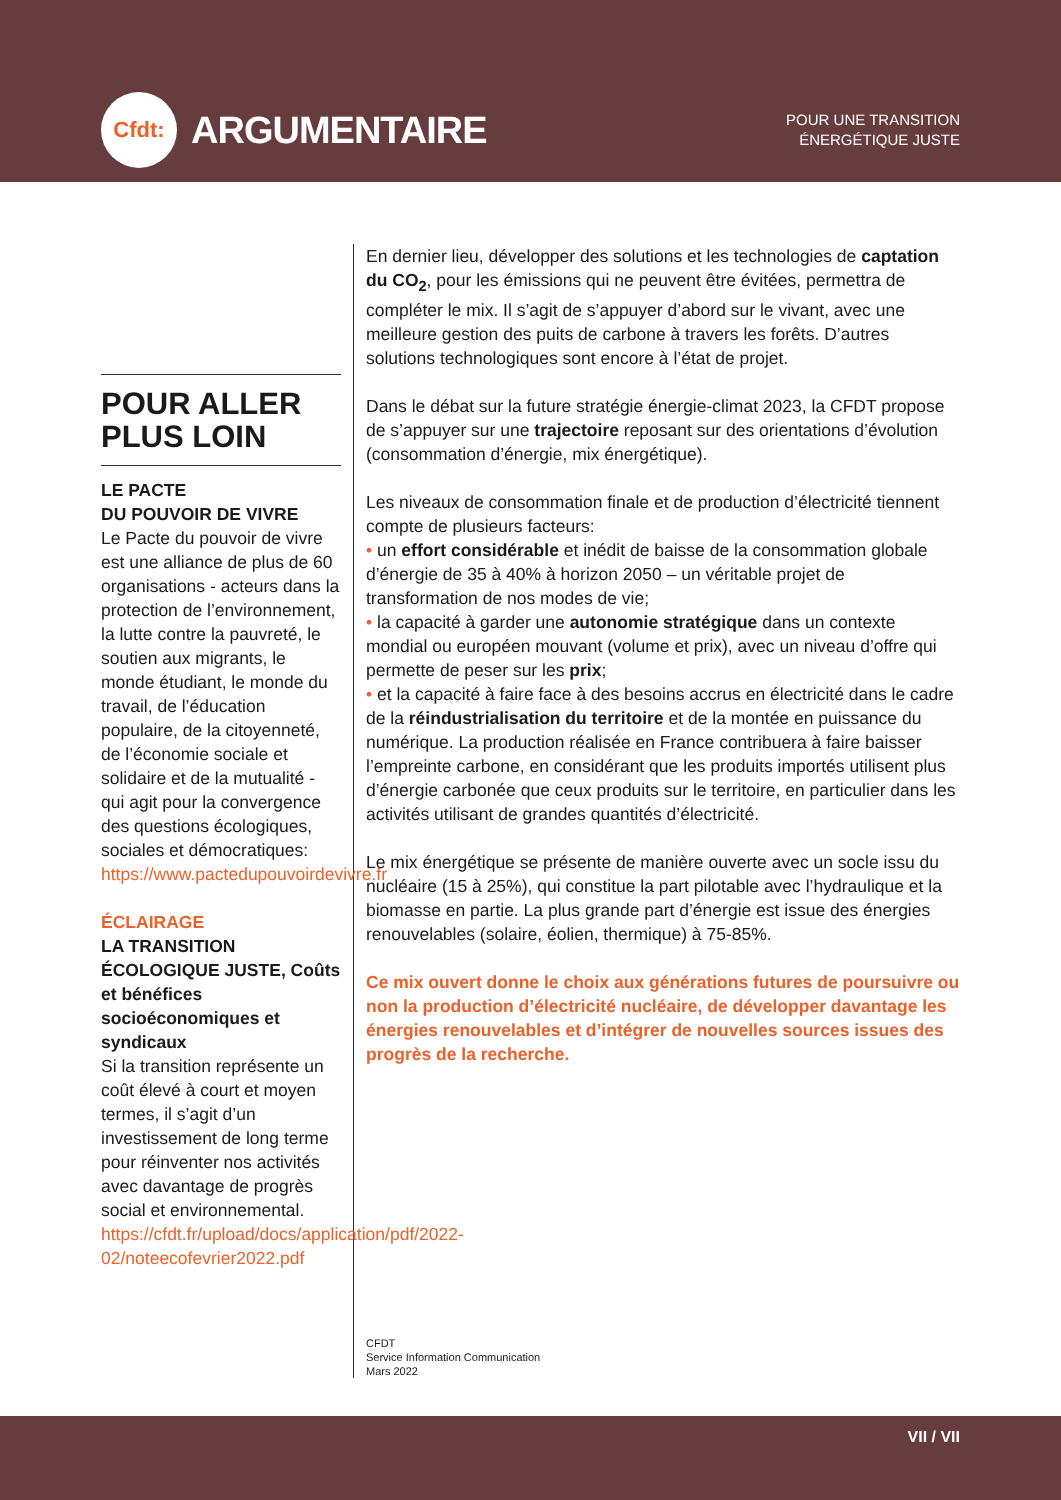Cfdt:
ARGUMENTAIRE
POUR UNE TRANSITION
ÉNERGÉTIQUE JUSTE
POUR ALLER PLUS LOIN
LE PACTE
DU POUVOIR DE VIVRE
Le Pacte du pouvoir de vivre est une alliance de plus de 60 organisations - acteurs dans la protection de l’environnement, la lutte contre la pauvreté, le soutien aux migrants, le monde étudiant, le monde du travail, de l’éducation populaire, de la citoyenneté, de l’économie sociale et solidaire et de la mutualité - qui agit pour la convergence des questions écologiques, sociales et démocratiques: https://www.pactedupouvoirdevivre.fr
ÉCLAIRAGE
LA TRANSITION ÉCOLOGIQUE JUSTE, Coûts et bénéfices socioéconomiques et syndicaux
Si la transition représente un coût élevé à court et moyen termes, il s’agit d’un investissement de long terme pour réinventer nos activités avec davantage de progrès social et environnemental. https://cfdt.fr/upload/docs/application/pdf/2022-02/noteecofevrier2022.pdf
En dernier lieu, développer des solutions et les technologies de captation du CO<sub>2</sub>, pour les émissions qui ne peuvent être évitées, permettra de compléter le mix. Il s’agit de s’appuyer d’abord sur le vivant, avec une meilleure gestion des puits de carbone à travers les forêts. D’autres solutions technologiques sont encore à l’état de projet.
Dans le débat sur la future stratégie énergie-climat 2023, la CFDT propose de s’appuyer sur une trajectoire reposant sur des orientations d’évolution (consommation d’énergie, mix énergétique).
Les niveaux de consommation finale et de production d’électricité tiennent compte de plusieurs facteurs:
• un effort considérable et inédit de baisse de la consommation globale d’énergie de 35 à 40% à horizon 2050 – un véritable projet de transformation de nos modes de vie;
• la capacité à garder une autonomie stratégique dans un contexte mondial ou européen mouvant (volume et prix), avec un niveau d’offre qui permette de peser sur les prix;
• et la capacité à faire face à des besoins accrus en électricité dans le cadre de la réindustrialisation du territoire et de la montée en puissance du numérique. La production réalisée en France contribuera à faire baisser l’empreinte carbone, en considérant que les produits importés utilisent plus d’énergie carbonée que ceux produits sur le territoire, en particulier dans les activités utilisant de grandes quantités d’électricité.
Le mix énergétique se présente de manière ouverte avec un socle issu du nucléaire (15 à 25%), qui constitue la part pilotable avec l’hydraulique et la biomasse en partie. La plus grande part d’énergie est issue des énergies renouvelables (solaire, éolien, thermique) à 75-85%.
Ce mix ouvert donne le choix aux générations futures de poursuivre ou non la production d’électricité nucléaire, de développer davantage les énergies renouvelables et d’intégrer de nouvelles sources issues des progrès de la recherche.
CFDT
Service Information Communication
Mars 2022
VII / VII